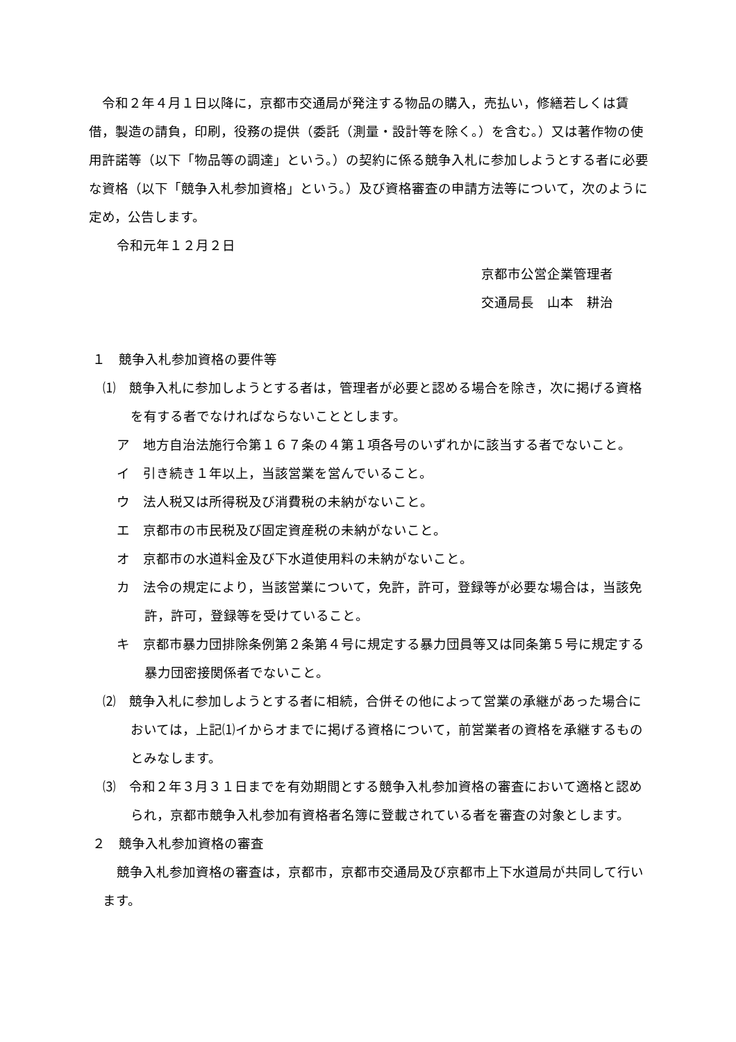令和２年４月１日以降に，京都市交通局が発注する物品の購入，売払い，修繕若しくは賃借，製造の請負，印刷，役務の提供（委託（測量・設計等を除く。）を含む。）又は著作物の使用許諾等（以下「物品等の調達」という。）の契約に係る競争入札に参加しようとする者に必要な資格（以下「競争入札参加資格」という。）及び資格審査の申請方法等について，次のように定め，公告します。
令和元年１２月２日
京都市公営企業管理者
交通局長　山本　耕治
１　競争入札参加資格の要件等
⑴　競争入札に参加しようとする者は，管理者が必要と認める場合を除き，次に掲げる資格を有する者でなければならないこととします。
ア　地方自治法施行令第１６７条の４第１項各号のいずれかに該当する者でないこと。
イ　引き続き１年以上，当該営業を営んでいること。
ウ　法人税又は所得税及び消費税の未納がないこと。
エ　京都市の市民税及び固定資産税の未納がないこと。
オ　京都市の水道料金及び下水道使用料の未納がないこと。
カ　法令の規定により，当該営業について，免許，許可，登録等が必要な場合は，当該免許，許可，登録等を受けていること。
キ　京都市暴力団排除条例第２条第４号に規定する暴力団員等又は同条第５号に規定する暴力団密接関係者でないこと。
⑵　競争入札に参加しようとする者に相続，合併その他によって営業の承継があった場合においては，上記⑴イからオまでに掲げる資格について，前営業者の資格を承継するものとみなします。
⑶　令和２年３月３１日までを有効期間とする競争入札参加資格の審査において適格と認められ，京都市競争入札参加有資格者名簿に登載されている者を審査の対象とします。
２　競争入札参加資格の審査
競争入札参加資格の審査は，京都市，京都市交通局及び京都市上下水道局が共同して行います。